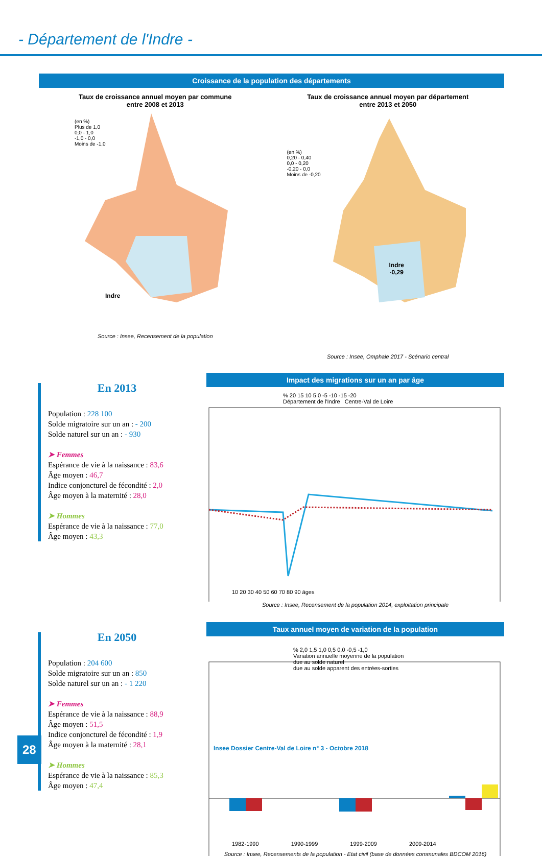- Département de l'Indre -
Croissance de la population des départements
Taux de croissance annuel moyen par commune
entre 2008 et 2013
(en %)
Plus de 1,0
0,0 - 1,0
-1,0 - 0,0
Moins de -1,0
Indre
Source : Insee, Recensement de la population
Taux de croissance annuel moyen par département
entre 2013 et 2050
(en %)
0,20 - 0,40
0,0 - 0,20
-0,20 - 0,0
Moins de -0,20
Indre
-0,29
Source : Insee, Omphale 2017 - Scénario central
En 2013
Population : 228 100
Solde migratoire sur un an : - 200
Solde naturel sur un an : - 930
➤ Femmes
Espérance de vie à la naissance : 83,6
Âge moyen : 46,7
Indice conjoncturel de fécondité : 2,0
Âge moyen à la maternité : 28,0
➤ Hommes
Espérance de vie à la naissance : 77,0
Âge moyen : 43,3
Impact des migrations sur un an par âge
% 20 15 10 5 0 -5 -10 -15 -20
Département de l'Indre Centre-Val de Loire
10 20 30 40 50 60 70 80 90 âges
Source : Insee, Recensement de la population 2014, exploitation principale
En 2050
Population : 204 600
Solde migratoire sur un an : 850
Solde naturel sur un an : - 1 220
➤ Femmes
Espérance de vie à la naissance : 88,9
Âge moyen : 51,5
Indice conjoncturel de fécondité : 1,9
Âge moyen à la maternité : 28,1
➤ Hommes
Espérance de vie à la naissance : 85,3
Âge moyen : 47,4
Taux annuel moyen de variation de la population
% 2,0 1,5 1,0 0,5 0,0 -0,5 -1,0
Variation annuelle moyenne de la population
due au solde naturel
due au solde apparent des entrées-sorties
1982-1990 1990-1999 1999-2009 2009-2014
Source : Insee, Recensements de la population - Etat civil (base de données communales BDCOM 2016)
28
Insee Dossier Centre-Val de Loire n° 3 - Octobre 2018